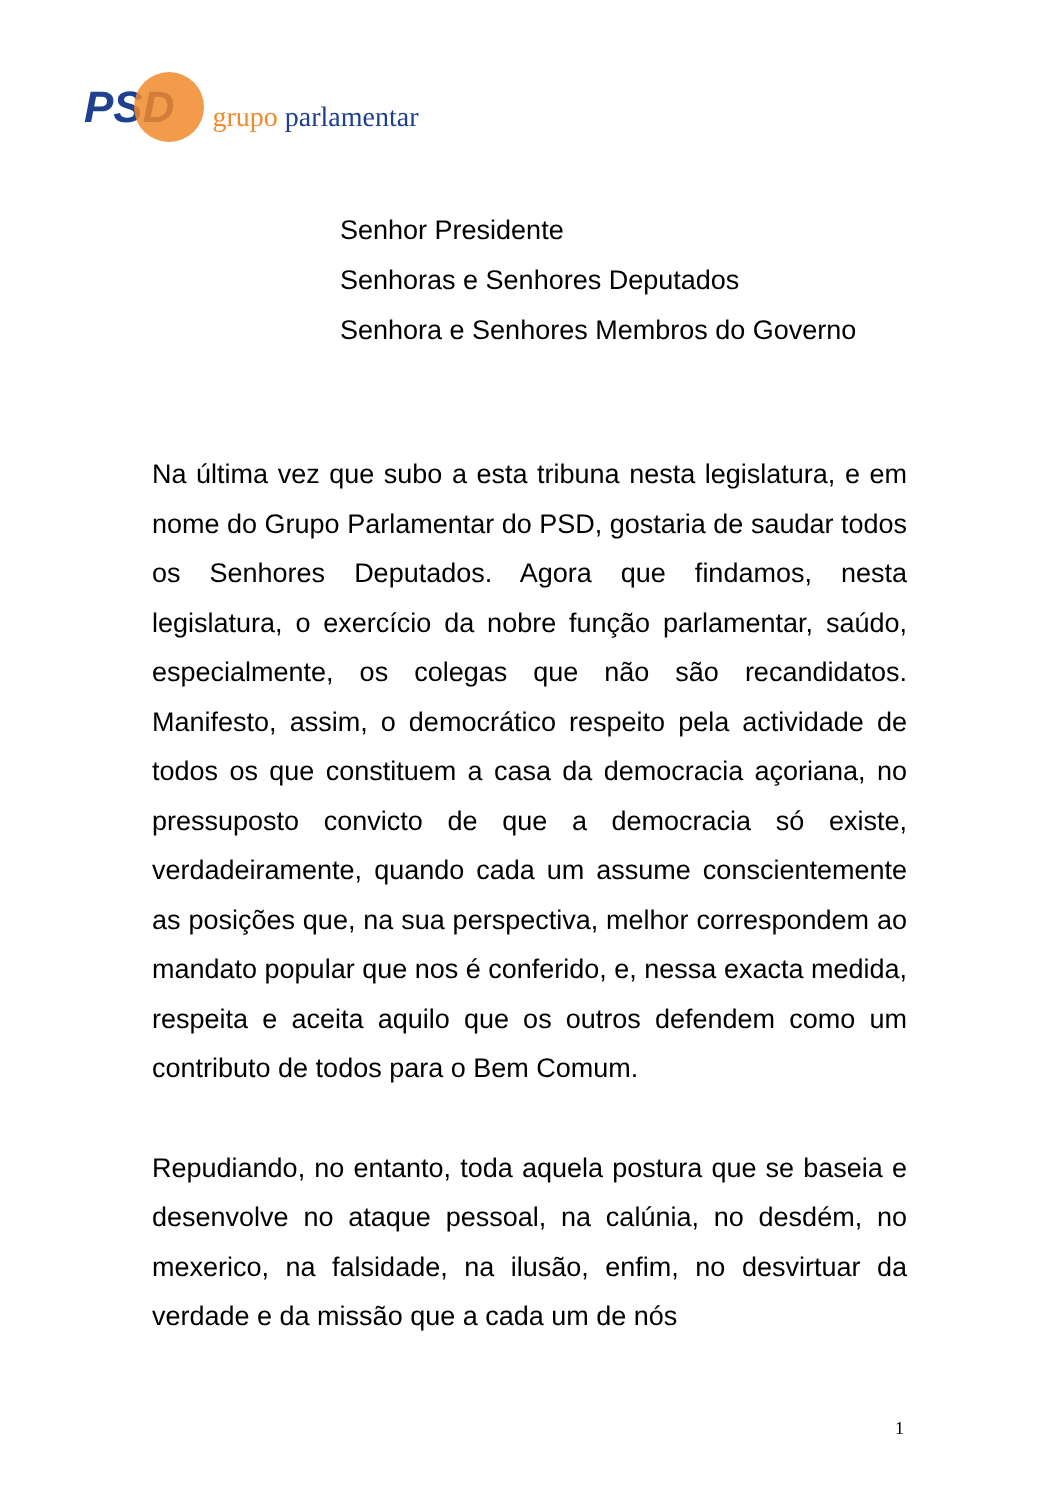PSD grupo parlamentar
Senhor Presidente
Senhoras e Senhores Deputados
Senhora e Senhores Membros do Governo
Na última vez que subo a esta tribuna nesta legislatura, e em nome do Grupo Parlamentar do PSD, gostaria de saudar todos os Senhores Deputados. Agora que findamos, nesta legislatura, o exercício da nobre função parlamentar, saúdo, especialmente, os colegas que não são recandidatos. Manifesto, assim, o democrático respeito pela actividade de todos os que constituem a casa da democracia açoriana, no pressuposto convicto de que a democracia só existe, verdadeiramente, quando cada um assume conscientemente as posições que, na sua perspectiva, melhor correspondem ao mandato popular que nos é conferido, e, nessa exacta medida, respeita e aceita aquilo que os outros defendem como um contributo de todos para o Bem Comum.
Repudiando, no entanto, toda aquela postura que se baseia e desenvolve no ataque pessoal, na calúnia, no desdém, no mexerico, na falsidade, na ilusão, enfim, no desvirtuar da verdade e da missão que a cada um de nós
1